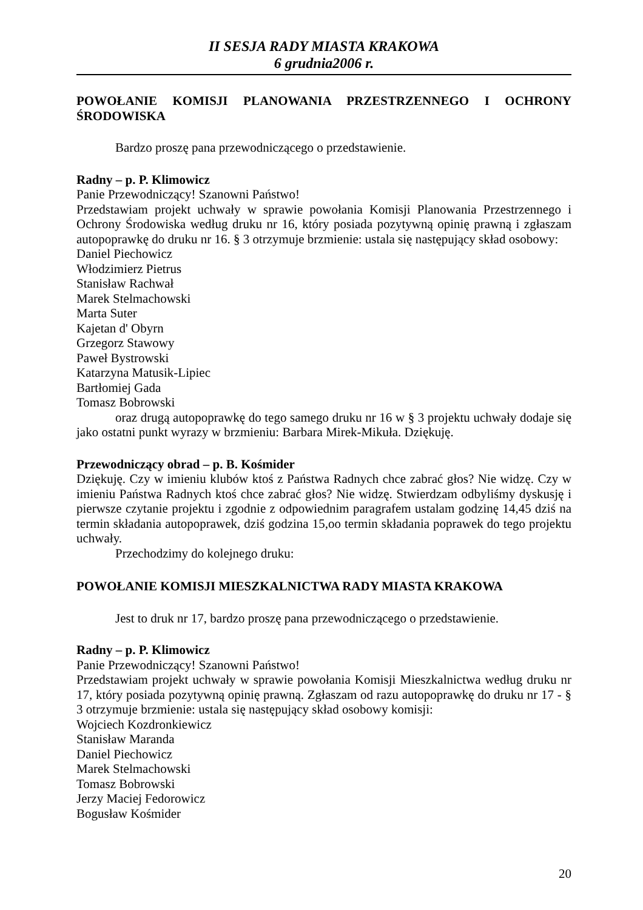II SESJA RADY MIASTA KRAKOWA
6 grudnia2006 r.
POWOŁANIE KOMISJI PLANOWANIA PRZESTRZENNEGO I OCHRONY ŚRODOWISKA
Bardzo proszę pana przewodniczącego o przedstawienie.
Radny – p. P. Klimowicz
Panie Przewodniczący! Szanowni Państwo!
Przedstawiam projekt uchwały w sprawie powołania Komisji Planowania Przestrzennego i Ochrony Środowiska według druku nr 16, który posiada pozytywną opinię prawną i zgłaszam autopoprawkę do druku nr 16. § 3 otrzymuje brzmienie: ustala się następujący skład osobowy:
Daniel Piechowicz
Włodzimierz Pietrus
Stanisław Rachwał
Marek Stelmachowski
Marta Suter
Kajetan d' Obyrn
Grzegorz Stawowy
Paweł Bystrowski
Katarzyna Matusik-Lipiec
Bartłomiej Gada
Tomasz Bobrowski
oraz drugą autopoprawkę do tego samego druku nr 16 w § 3 projektu uchwały dodaje się jako ostatni punkt wyrazy w brzmieniu: Barbara Mirek-Mikuła. Dziękuję.
Przewodniczący obrad – p. B. Kośmider
Dziękuję. Czy w imieniu klubów ktoś z Państwa Radnych chce zabrać głos? Nie widzę. Czy w imieniu Państwa Radnych ktoś chce zabrać głos? Nie widzę. Stwierdzam odbyliśmy dyskusję i pierwsze czytanie projektu i zgodnie z odpowiednim paragrafem ustalam godzinę 14,45 dziś na termin składania autopoprawek, dziś godzina 15,oo termin składania poprawek do tego projektu uchwały.
Przechodzimy do kolejnego druku:
POWOŁANIE KOMISJI MIESZKALNICTWA RADY MIASTA KRAKOWA
Jest to druk nr 17, bardzo proszę pana przewodniczącego o przedstawienie.
Radny – p. P. Klimowicz
Panie Przewodniczący! Szanowni Państwo!
Przedstawiam projekt uchwały w sprawie powołania Komisji Mieszkalnictwa według druku nr 17, który posiada pozytywną opinię prawną. Zgłaszam od razu autopoprawkę do druku nr 17 - § 3 otrzymuje brzmienie: ustala się następujący skład osobowy komisji:
Wojciech Kozdronkiewicz
Stanisław Maranda
Daniel Piechowicz
Marek Stelmachowski
Tomasz Bobrowski
Jerzy Maciej Fedorowicz
Bogusław Kośmider
20